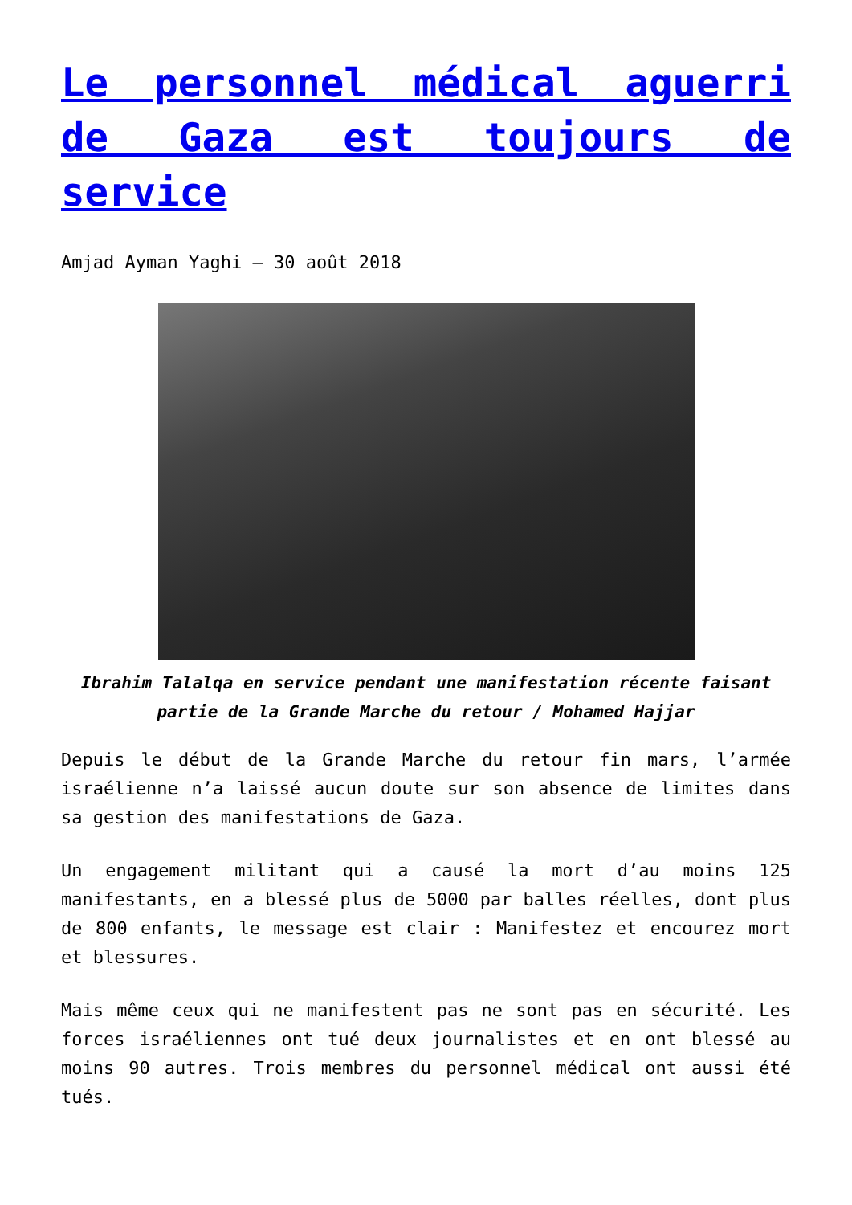Le personnel médical aguerri de Gaza est toujours de service
Amjad Ayman Yaghi — 30 août 2018
Ibrahim Talalqa en service pendant une manifestation récente faisant partie de la Grande Marche du retour / Mohamed Hajjar
Depuis le début de la Grande Marche du retour fin mars, l’armée israélienne n’a laissé aucun doute sur son absence de limites dans sa gestion des manifestations de Gaza.
Un engagement militant qui a causé la mort d’au moins 125 manifestants, en a blessé plus de 5000 par balles réelles, dont plus de 800 enfants, le message est clair : Manifestez et encourez mort et blessures.
Mais même ceux qui ne manifestent pas ne sont pas en sécurité. Les forces israéliennes ont tué deux journalistes et en ont blessé au moins 90 autres. Trois membres du personnel médical ont aussi été tués.